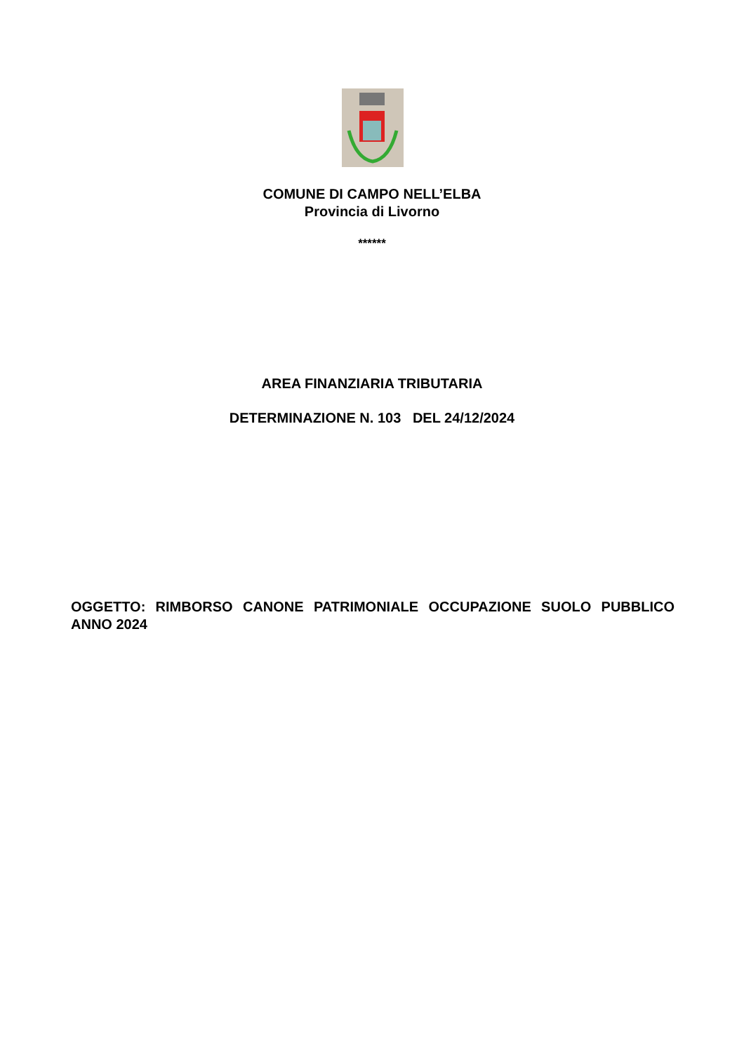COMUNE DI CAMPO NELL’ELBA
Provincia di Livorno
******
AREA FINANZIARIA TRIBUTARIA
DETERMINAZIONE N. 103 DEL 24/12/2024
OGGETTO: RIMBORSO CANONE PATRIMONIALE OCCUPAZIONE SUOLO PUBBLICO ANNO 2024